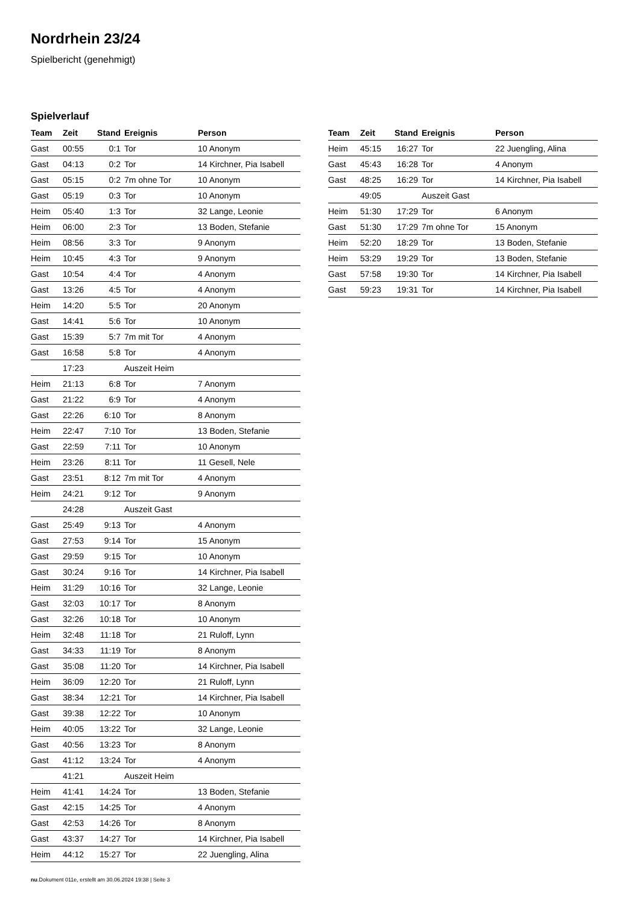Nordrhein 23/24
Spielbericht (genehmigt)
Spielverlauf
| Team | Zeit | Stand | Ereignis | Person |
| --- | --- | --- | --- | --- |
| Gast | 00:55 | 0:1 | Tor | 10 Anonym |
| Gast | 04:13 | 0:2 | Tor | 14 Kirchner, Pia Isabell |
| Gast | 05:15 | 0:2 | 7m ohne Tor | 10 Anonym |
| Gast | 05:19 | 0:3 | Tor | 10 Anonym |
| Heim | 05:40 | 1:3 | Tor | 32 Lange, Leonie |
| Heim | 06:00 | 2:3 | Tor | 13 Boden, Stefanie |
| Heim | 08:56 | 3:3 | Tor | 9 Anonym |
| Heim | 10:45 | 4:3 | Tor | 9 Anonym |
| Gast | 10:54 | 4:4 | Tor | 4 Anonym |
| Gast | 13:26 | 4:5 | Tor | 4 Anonym |
| Heim | 14:20 | 5:5 | Tor | 20 Anonym |
| Gast | 14:41 | 5:6 | Tor | 10 Anonym |
| Gast | 15:39 | 5:7 | 7m mit Tor | 4 Anonym |
| Gast | 16:58 | 5:8 | Tor | 4 Anonym |
| | 17:23 | | Auszeit Heim | |
| Heim | 21:13 | 6:8 | Tor | 7 Anonym |
| Gast | 21:22 | 6:9 | Tor | 4 Anonym |
| Gast | 22:26 | 6:10 | Tor | 8 Anonym |
| Heim | 22:47 | 7:10 | Tor | 13 Boden, Stefanie |
| Gast | 22:59 | 7:11 | Tor | 10 Anonym |
| Heim | 23:26 | 8:11 | Tor | 11 Gesell, Nele |
| Gast | 23:51 | 8:12 | 7m mit Tor | 4 Anonym |
| Heim | 24:21 | 9:12 | Tor | 9 Anonym |
| | 24:28 | | Auszeit Gast | |
| Gast | 25:49 | 9:13 | Tor | 4 Anonym |
| Gast | 27:53 | 9:14 | Tor | 15 Anonym |
| Gast | 29:59 | 9:15 | Tor | 10 Anonym |
| Gast | 30:24 | 9:16 | Tor | 14 Kirchner, Pia Isabell |
| Heim | 31:29 | 10:16 | Tor | 32 Lange, Leonie |
| Gast | 32:03 | 10:17 | Tor | 8 Anonym |
| Gast | 32:26 | 10:18 | Tor | 10 Anonym |
| Heim | 32:48 | 11:18 | Tor | 21 Ruloff, Lynn |
| Gast | 34:33 | 11:19 | Tor | 8 Anonym |
| Gast | 35:08 | 11:20 | Tor | 14 Kirchner, Pia Isabell |
| Heim | 36:09 | 12:20 | Tor | 21 Ruloff, Lynn |
| Gast | 38:34 | 12:21 | Tor | 14 Kirchner, Pia Isabell |
| Gast | 39:38 | 12:22 | Tor | 10 Anonym |
| Heim | 40:05 | 13:22 | Tor | 32 Lange, Leonie |
| Gast | 40:56 | 13:23 | Tor | 8 Anonym |
| Gast | 41:12 | 13:24 | Tor | 4 Anonym |
| | 41:21 | | Auszeit Heim | |
| Heim | 41:41 | 14:24 | Tor | 13 Boden, Stefanie |
| Gast | 42:15 | 14:25 | Tor | 4 Anonym |
| Gast | 42:53 | 14:26 | Tor | 8 Anonym |
| Gast | 43:37 | 14:27 | Tor | 14 Kirchner, Pia Isabell |
| Heim | 44:12 | 15:27 | Tor | 22 Juengling, Alina |
| Team | Zeit | Stand | Ereignis | Person |
| --- | --- | --- | --- | --- |
| Heim | 45:15 | 16:27 | Tor | 22 Juengling, Alina |
| Gast | 45:43 | 16:28 | Tor | 4 Anonym |
| Gast | 48:25 | 16:29 | Tor | 14 Kirchner, Pia Isabell |
| | 49:05 | | Auszeit Gast | |
| Heim | 51:30 | 17:29 | Tor | 6 Anonym |
| Gast | 51:30 | 17:29 | 7m ohne Tor | 15 Anonym |
| Heim | 52:20 | 18:29 | Tor | 13 Boden, Stefanie |
| Heim | 53:29 | 19:29 | Tor | 13 Boden, Stefanie |
| Gast | 57:58 | 19:30 | Tor | 14 Kirchner, Pia Isabell |
| Gast | 59:23 | 19:31 | Tor | 14 Kirchner, Pia Isabell |
nu.Dokument 011e, erstellt am 30.06.2024 19:38 | Seite 3